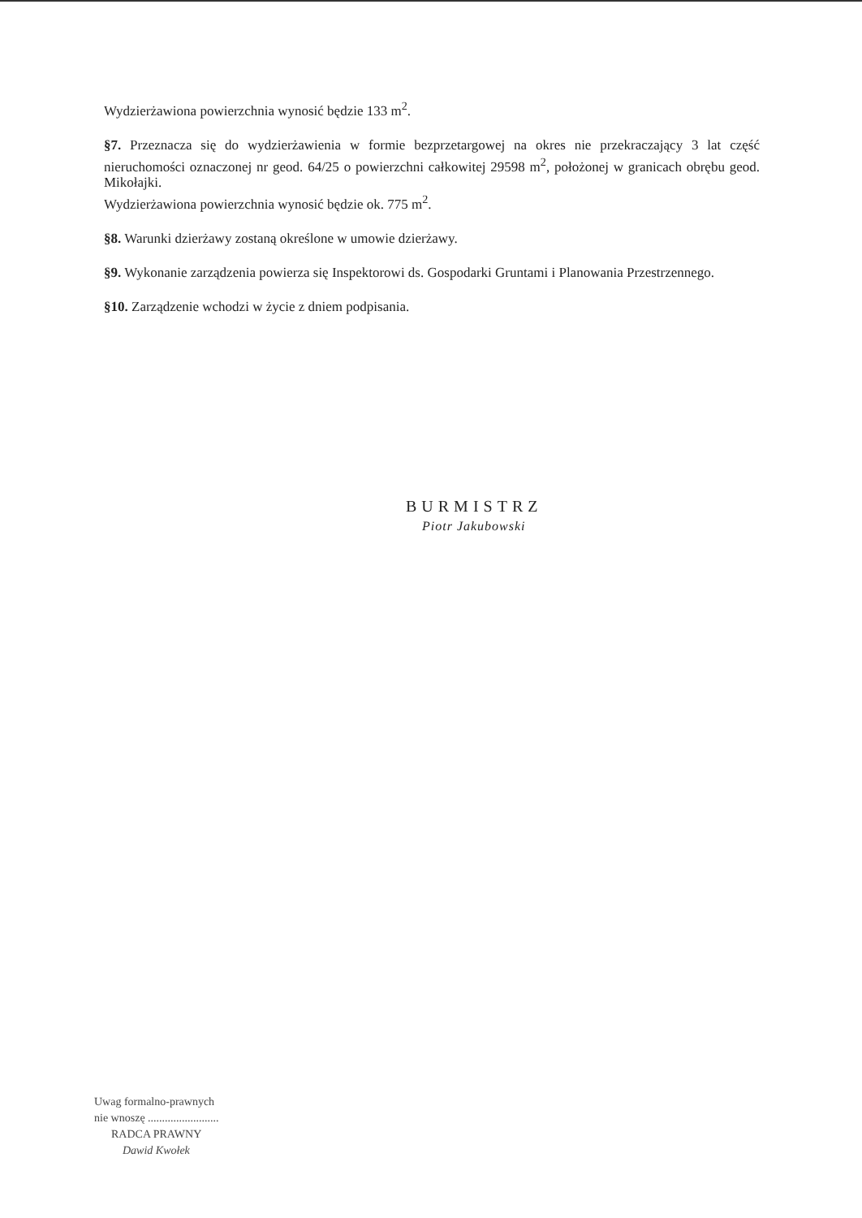Wydzierżawiona powierzchnia wynosić będzie 133 m<sup>2</sup>.
§7. Przeznacza się do wydzierżawienia w formie bezprzetargowej na okres nie przekraczający 3 lat część nieruchomości oznaczonej nr geod. 64/25 o powierzchni całkowitej 29598 m<sup>2</sup>, położonej w granicach obrębu geod. Mikołajki.
Wydzierżawiona powierzchnia wynosić będzie ok. 775 m<sup>2</sup>.
§8. Warunki dzierżawy zostaną określone w umowie dzierżawy.
§9. Wykonanie zarządzenia powierza się Inspektorowi ds. Gospodarki Gruntami i Planowania Przestrzennego.
§10. Zarządzenie wchodzi w życie z dniem podpisania.
BURMISTRZ
Piotr Jakubowski
Uwag formalno-prawnych
nie wnoszę .........................
RADCA PRAWNY
Dawid Kwołek